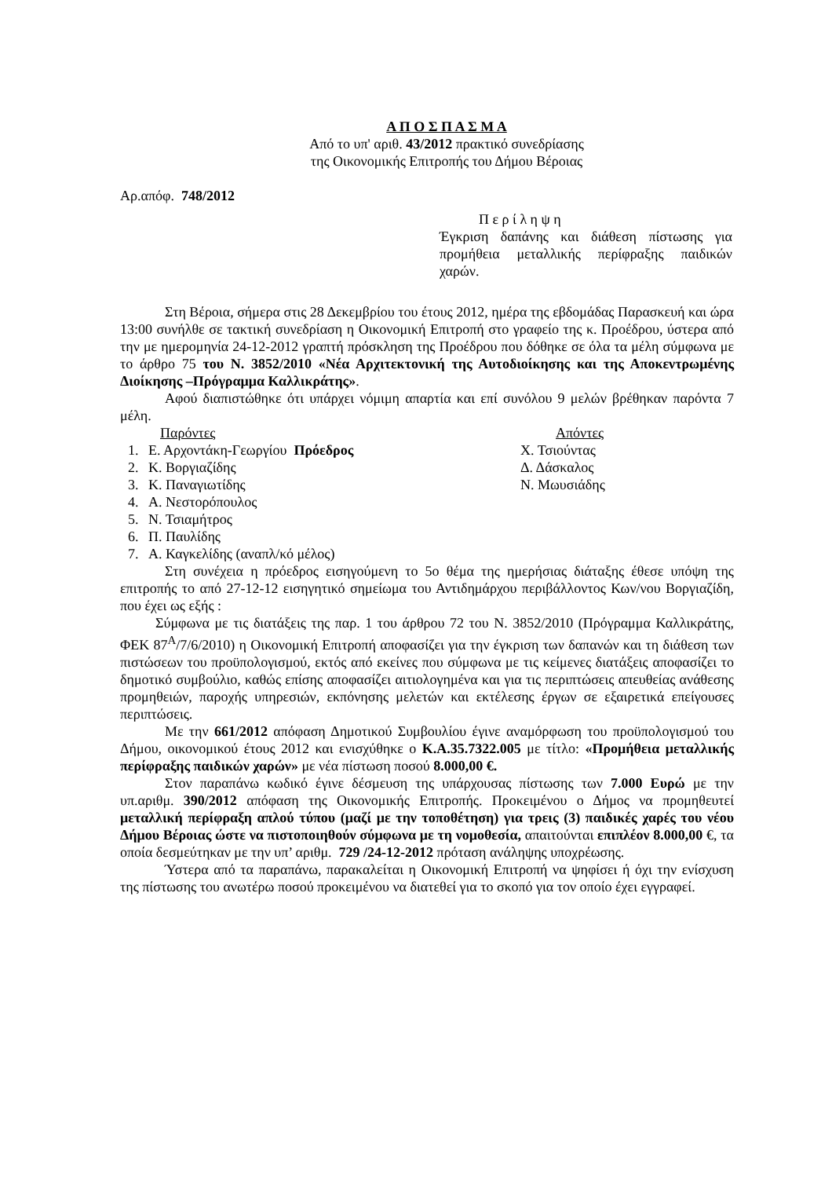Α Π Ο Σ Π Α Σ Μ Α
Από το υπ' αριθ. 43/2012 πρακτικό συνεδρίασης
της Οικονομικής Επιτροπής του Δήμου Βέροιας
Αρ.απόφ. 748/2012
Π ε ρ ί λ η ψ η
Έγκριση δαπάνης και διάθεση πίστωσης για προμήθεια μεταλλικής περίφραξης παιδικών χαρών.
Στη Βέροια, σήμερα στις 28 Δεκεμβρίου του έτους 2012, ημέρα της εβδομάδας Παρασκευή και ώρα 13:00 συνήλθε σε τακτική συνεδρίαση η Οικονομική Επιτροπή στο γραφείο της κ. Προέδρου, ύστερα από την με ημερομηνία 24-12-2012 γραπτή πρόσκληση της Προέδρου που δόθηκε σε όλα τα μέλη σύμφωνα με το άρθρο 75 του Ν. 3852/2010 «Νέα Αρχιτεκτονική της Αυτοδιοίκησης και της Αποκεντρωμένης Διοίκησης –Πρόγραμμα Καλλικράτης».
Αφού διαπιστώθηκε ότι υπάρχει νόμιμη απαρτία και επί συνόλου 9 μελών βρέθηκαν παρόντα 7 μέλη.
Παρόντες
1. Ε. Αρχοντάκη-Γεωργίου Πρόεδρος
2. Κ. Βοργιαζίδης
3. Κ. Παναγιωτίδης
4. Α. Νεστορόπουλος
5. Ν. Τσιαμήτρος
6. Π. Παυλίδης
7. Α. Καγκελίδης (αναπλ/κό μέλος)
Απόντες
Χ. Τσιούντας
Δ. Δάσκαλος
Ν. Μωυσιάδης
Στη συνέχεια η πρόεδρος εισηγούμενη το 5ο θέμα της ημερήσιας διάταξης έθεσε υπόψη της επιτροπής το από 27-12-12 εισηγητικό σημείωμα του Αντιδημάρχου περιβάλλοντος Κων/νου Βοργιαζίδη, που έχει ως εξής :
Σύμφωνα με τις διατάξεις της παρ. 1 του άρθρου 72 του Ν. 3852/2010 (Πρόγραμμα Καλλικράτης, ΦΕΚ 87<sup>Α</sup>/7/6/2010) η Οικονομική Επιτροπή αποφασίζει για την έγκριση των δαπανών και τη διάθεση των πιστώσεων του προϋπολογισμού, εκτός από εκείνες που σύμφωνα με τις κείμενες διατάξεις αποφασίζει το δημοτικό συμβούλιο, καθώς επίσης αποφασίζει αιτιολογημένα και για τις περιπτώσεις απευθείας ανάθεσης προμηθειών, παροχής υπηρεσιών, εκπόνησης μελετών και εκτέλεσης έργων σε εξαιρετικά επείγουσες περιπτώσεις.
Με την 661/2012 απόφαση Δημοτικού Συμβουλίου έγινε αναμόρφωση του προϋπολογισμού του Δήμου, οικονομικού έτους 2012 και ενισχύθηκε ο Κ.Α.35.7322.005 με τίτλο: «Προμήθεια μεταλλικής περίφραξης παιδικών χαρών» με νέα πίστωση ποσού 8.000,00 €.
Στον παραπάνω κωδικό έγινε δέσμευση της υπάρχουσας πίστωσης των 7.000 Ευρώ με την υπ.αριθμ. 390/2012 απόφαση της Οικονομικής Επιτροπής. Προκειμένου ο Δήμος να προμηθευτεί μεταλλική περίφραξη απλού τύπου (μαζί με την τοποθέτηση) για τρεις (3) παιδικές χαρές του νέου Δήμου Βέροιας ώστε να πιστοποιηθούν σύμφωνα με τη νομοθεσία, απαιτούνται επιπλέον 8.000,00 €, τα οποία δεσμεύτηκαν με την υπ’ αριθμ. 729 /24-12-2012 πρόταση ανάληψης υποχρέωσης.
Ύστερα από τα παραπάνω, παρακαλείται η Οικονομική Επιτροπή να ψηφίσει ή όχι την ενίσχυση της πίστωσης του ανωτέρω ποσού προκειμένου να διατεθεί για το σκοπό για τον οποίο έχει εγγραφεί.